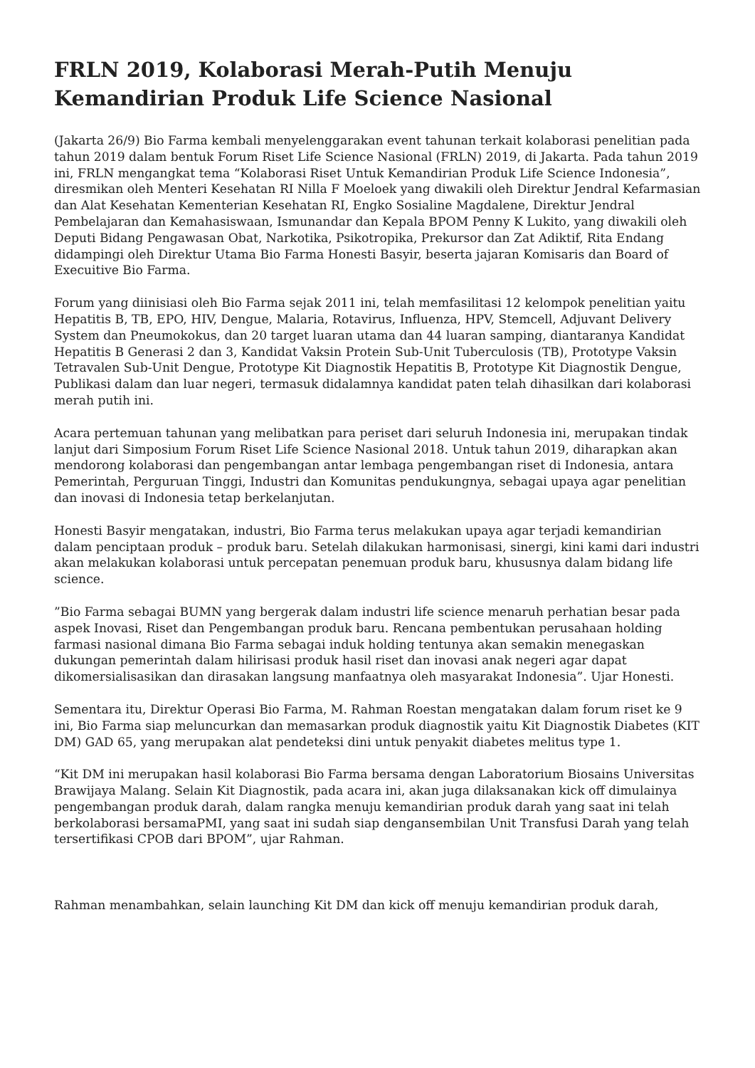FRLN 2019, Kolaborasi Merah-Putih Menuju Kemandirian Produk Life Science Nasional
(Jakarta 26/9) Bio Farma kembali menyelenggarakan event tahunan terkait kolaborasi penelitian pada tahun 2019 dalam bentuk Forum Riset Life Science Nasional (FRLN) 2019, di Jakarta. Pada tahun 2019 ini, FRLN mengangkat tema “Kolaborasi Riset Untuk Kemandirian Produk Life Science Indonesia”, diresmikan oleh Menteri Kesehatan RI Nilla F Moeloek yang diwakili oleh Direktur Jendral Kefarmasian dan Alat Kesehatan Kementerian Kesehatan RI, Engko Sosialine Magdalene, Direktur Jendral Pembelajaran dan Kemahasiswaan, Ismunandar dan Kepala BPOM Penny K Lukito, yang diwakili oleh Deputi Bidang Pengawasan Obat, Narkotika, Psikotropika, Prekursor dan Zat Adiktif, Rita Endang didampingi oleh Direktur Utama Bio Farma Honesti Basyir, beserta jajaran Komisaris dan Board of Execuitive Bio Farma.
Forum yang diinisiasi oleh Bio Farma sejak 2011 ini, telah memfasilitasi 12 kelompok penelitian yaitu Hepatitis B, TB, EPO, HIV, Dengue, Malaria, Rotavirus, Influenza, HPV, Stemcell, Adjuvant Delivery System dan Pneumokokus, dan 20 target luaran utama dan 44 luaran samping, diantaranya Kandidat Hepatitis B Generasi 2 dan 3, Kandidat Vaksin Protein Sub-Unit Tuberculosis (TB), Prototype Vaksin Tetravalen Sub-Unit Dengue, Prototype Kit Diagnostik Hepatitis B, Prototype Kit Diagnostik Dengue, Publikasi dalam dan luar negeri, termasuk didalamnya kandidat paten telah dihasilkan dari kolaborasi merah putih ini.
Acara pertemuan tahunan yang melibatkan para periset dari seluruh Indonesia ini, merupakan tindak lanjut dari Simposium Forum Riset Life Science Nasional 2018. Untuk tahun 2019, diharapkan akan mendorong kolaborasi dan pengembangan antar lembaga pengembangan riset di Indonesia, antara Pemerintah, Perguruan Tinggi, Industri dan Komunitas pendukungnya, sebagai upaya agar penelitian dan inovasi di Indonesia tetap berkelanjutan.
Honesti Basyir mengatakan, industri, Bio Farma terus melakukan upaya agar terjadi kemandirian dalam penciptaan produk – produk baru. Setelah dilakukan harmonisasi, sinergi, kini kami dari industri akan melakukan kolaborasi untuk percepatan penemuan produk baru, khususnya dalam bidang life science.
”Bio Farma sebagai BUMN yang bergerak dalam industri life science menaruh perhatian besar pada aspek Inovasi, Riset dan Pengembangan produk baru. Rencana pembentukan perusahaan holding farmasi nasional dimana Bio Farma sebagai induk holding tentunya akan semakin menegaskan dukungan pemerintah dalam hilirisasi produk hasil riset dan inovasi anak negeri agar dapat dikomersialisasikan dan dirasakan langsung manfaatnya oleh masyarakat Indonesia”. Ujar Honesti.
Sementara itu, Direktur Operasi Bio Farma, M. Rahman Roestan mengatakan dalam forum riset ke 9 ini, Bio Farma siap meluncurkan dan memasarkan produk diagnostik yaitu Kit Diagnostik Diabetes (KIT DM) GAD 65, yang merupakan alat pendeteksi dini untuk penyakit diabetes melitus type 1.
“Kit DM ini merupakan hasil kolaborasi Bio Farma bersama dengan Laboratorium Biosains Universitas Brawijaya Malang. Selain Kit Diagnostik, pada acara ini, akan juga dilaksanakan kick off dimulainya pengembangan produk darah, dalam rangka menuju kemandirian produk darah yang saat ini telah berkolaborasi bersamaPMI, yang saat ini sudah siap dengansembilan Unit Transfusi Darah yang telah tersertifikasi CPOB dari BPOM”, ujar Rahman.
Rahman menambahkan, selain launching Kit DM dan kick off menuju kemandirian produk darah,